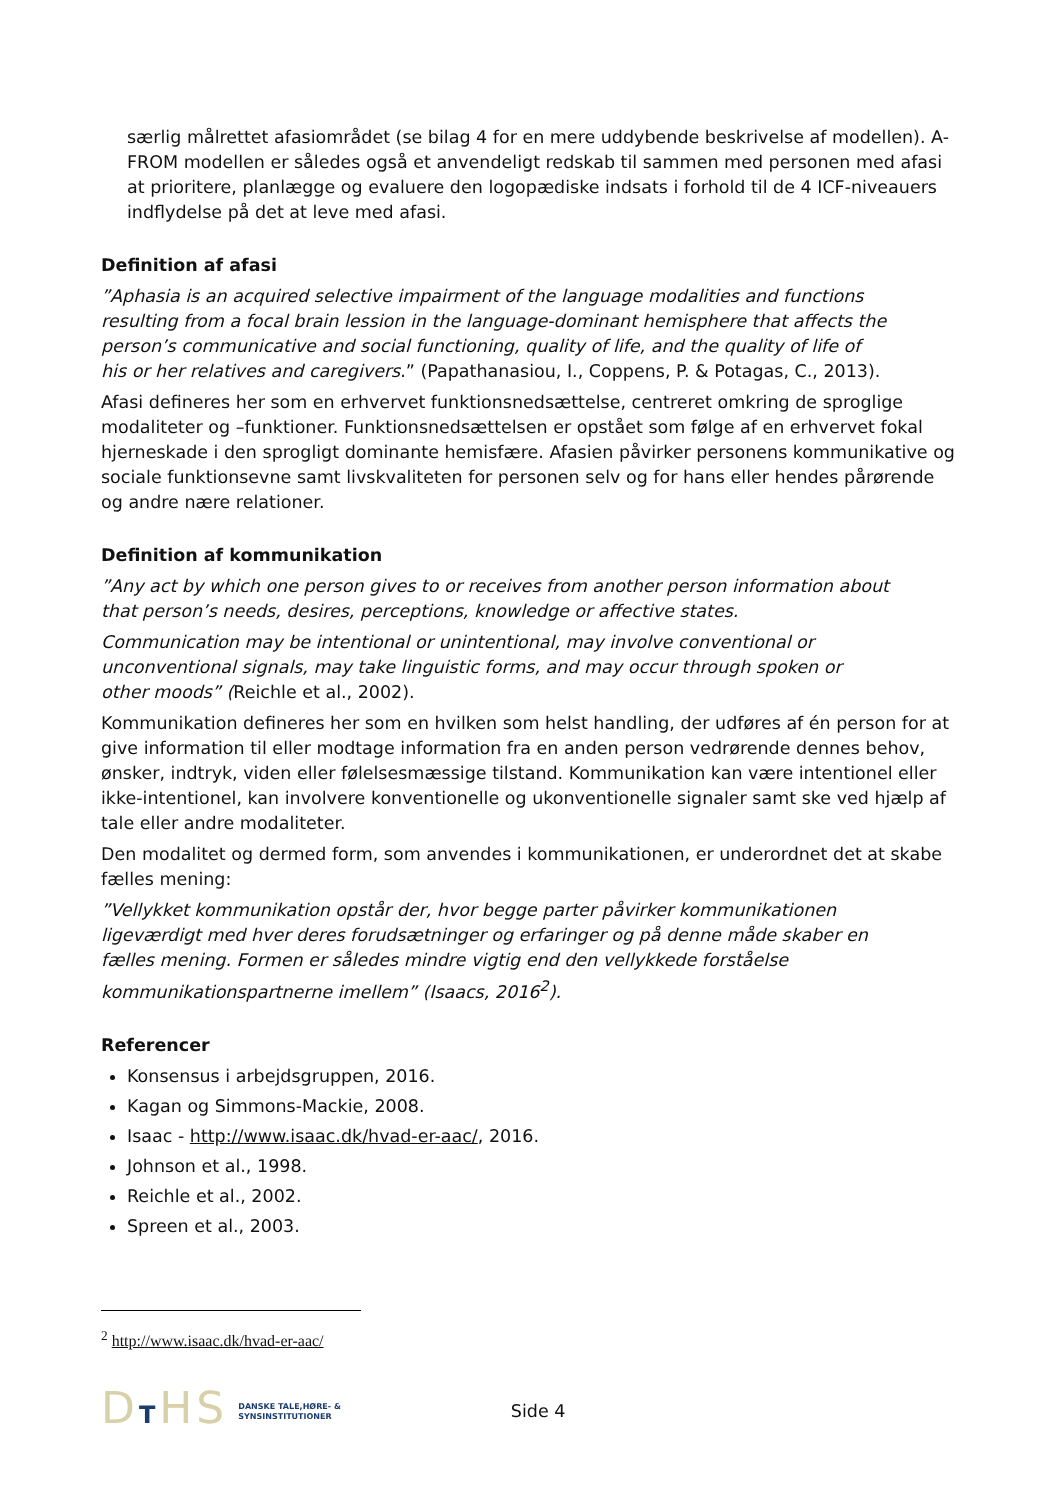særlig målrettet afasiområdet (se bilag 4 for en mere uddybende beskrivelse af modellen). A-FROM modellen er således også et anvendeligt redskab til sammen med personen med afasi at prioritere, planlægge og evaluere den logopædiske indsats i forhold til de 4 ICF-niveauers indflydelse på det at leve med afasi.
Definition af afasi
”Aphasia is an acquired selective impairment of the language modalities and functions resulting from a focal brain lession in the language-dominant hemisphere that affects the person’s communicative and social functioning, quality of life, and the quality of life of his or her relatives and caregivers.” (Papathanasiou, I., Coppens, P. & Potagas, C., 2013).
Afasi defineres her som en erhvervet funktionsnedsættelse, centreret omkring de sproglige modaliteter og –funktioner. Funktionsnedsættelsen er opstået som følge af en erhvervet fokal hjerneskade i den sprogligt dominante hemisfære. Afasien påvirker personens kommunikative og sociale funktionsevne samt livskvaliteten for personen selv og for hans eller hendes pårørende og andre nære relationer.
Definition af kommunikation
”Any act by which one person gives to or receives from another person information about that person’s needs, desires, perceptions, knowledge or affective states.
Communication may be intentional or unintentional, may involve conventional or unconventional signals, may take linguistic forms, and may occur through spoken or other moods” (Reichle et al., 2002).
Kommunikation defineres her som en hvilken som helst handling, der udføres af én person for at give information til eller modtage information fra en anden person vedrørende dennes behov, ønsker, indtryk, viden eller følelsesmæssige tilstand. Kommunikation kan være intentionel eller ikke-intentionel, kan involvere konventionelle og ukonventionelle signaler samt ske ved hjælp af tale eller andre modaliteter.
Den modalitet og dermed form, som anvendes i kommunikationen, er underordnet det at skabe fælles mening:
”Vellykket kommunikation opstår der, hvor begge parter påvirker kommunikationen ligeværdigt med hver deres forudsætninger og erfaringer og på denne måde skaber en fælles mening. Formen er således mindre vigtig end den vellykkede forståelse kommunikationspartnerne imellem” (Isaacs, 2016<sup>2</sup>).
Referencer
Konsensus i arbejdsgruppen, 2016.
Kagan og Simmons-Mackie, 2008.
Isaac - http://www.isaac.dk/hvad-er-aac/, 2016.
Johnson et al., 1998.
Reichle et al., 2002.
Spreen et al., 2003.
<sup>2</sup> http://www.isaac.dk/hvad-er-aac/
DTHS DANSKE TALE,HØRE- &
SYNSINSTITUTIONER Side 4